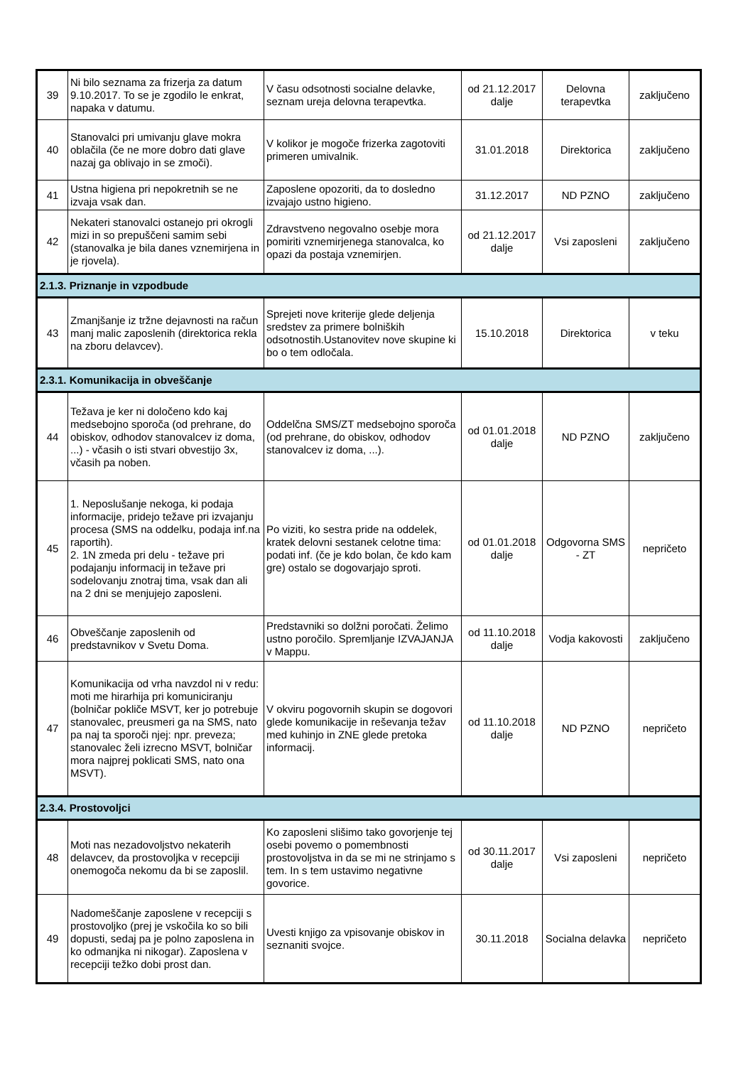| 39 | Ni bilo seznama za frizerja za datum 9.10.2017. To se je zgodilo le enkrat, napaka v datumu. | V času odsotnosti socialne delavke, seznam ureja delovna terapevtka. | od 21.12.2017 dalje | Delovna terapevtka | zaključeno |
| 40 | Stanovalci pri umivanju glave mokra oblačila (če ne more dobro dati glave nazaj ga oblivajo in se zmoči). | V kolikor je mogoče frizerka zagotoviti primeren umivalnik. | 31.01.2018 | Direktorica | zaključeno |
| 41 | Ustna higiena pri nepokretnih se ne izvaja vsak dan. | Zaposlene opozoriti, da to dosledno izvajajo ustno higieno. | 31.12.2017 | ND PZNO | zaključeno |
| 42 | Nekateri stanovalci ostanejo pri okrogli mizi in so prepuščeni samim sebi (stanovalka je bila danes vznemirjena in je rjovela). | Zdravstveno negovalno osebje mora pomiriti vznemirjenega stanovalca, ko opazi da postaja vznemirjen. | od 21.12.2017 dalje | Vsi zaposleni | zaključeno |
| 2.1.3. Priznanje in vzpodbude | | | | | |
| 43 | Zmanjšanje iz tržne dejavnosti na račun manj malic zaposlenih (direktorica rekla na zboru delavcev). | Sprejeti nove kriterije glede deljenja sredstev za primere bolniških odsotnostih.Ustanovitev nove skupine ki bo o tem odločala. | 15.10.2018 | Direktorica | v teku |
| 2.3.1. Komunikacija in obveščanje | | | | | |
| 44 | Težava je ker ni določeno kdo kaj medsebojno sporoča (od prehrane, do obiskov, odhodov stanovalcev iz doma, ...) - včasih o isti stvari obvestijo 3x, včasih pa noben. | Oddelčna SMS/ZT medsebojno sporoča (od prehrane, do obiskov, odhodov stanovalcev iz doma, ...). | od 01.01.2018 dalje | ND PZNO | zaključeno |
| 45 | 1. Neposlušanje nekoga, ki podaja informacije, pridejo težave pri izvajanju procesa (SMS na oddelku, podaja inf.na raportih). 2. 1N zmeda pri delu - težave pri podajanju informacij in težave pri sodelovanju znotraj tima, vsak dan ali na 2 dni se menjujejo zaposleni. | Po viziti, ko sestra pride na oddelek, kratek delovni sestanek celotne tima: podati inf. (če je kdo bolan, če kdo kam gre) ostalo se dogovarjajo sproti. | od 01.01.2018 dalje | Odgovorna SMS - ZT | nepričeto |
| 46 | Obveščanje zaposlenih od predstavnikov v Svetu Doma. | Predstavniki so dolžni poročati. Želimo ustno poročilo. Spremljanje IZVAJANJA v Mappu. | od 11.10.2018 dalje | Vodja kakovosti | zaključeno |
| 47 | Komunikacija od vrha navzdol ni v redu: moti me hirarhija pri komuniciranju (bolničar pokliče MSVT, ker jo potrebuje stanovalec, preusmeri ga na SMS, nato pa naj ta sporoči njej: npr. preveza; stanovalec želi izrecno MSVT, bolničar mora najprej poklicati SMS, nato ona MSVT). | V okviru pogovornih skupin se dogovori glede komunikacije in reševanja težav med kuhinjo in ZNE glede pretoka informacij. | od 11.10.2018 dalje | ND PZNO | nepričeto |
| 2.3.4. Prostovoljci | | | | | |
| 48 | Moti nas nezadovoljstvo nekaterih delavcev, da prostovoljka v recepciji onemogoča nekomu da bi se zaposlil. | Ko zaposleni slišimo tako govorjenje tej osebi povemo o pomembnosti prostovoljstva in da se mi ne strinjamo s tem. In s tem ustavimo negativne govorice. | od 30.11.2017 dalje | Vsi zaposleni | nepričeto |
| 49 | Nadomeščanje zaposlene v recepciji s prostovoljko (prej je vskočila ko so bili dopusti, sedaj pa je polno zaposlena in ko odmanjka ni nikogar). Zaposlena v recepciji težko dobi prost dan. | Uvesti knjigo za vpisovanje obiskov in seznaniti svojce. | 30.11.2018 | Socialna delavka | nepričeto |